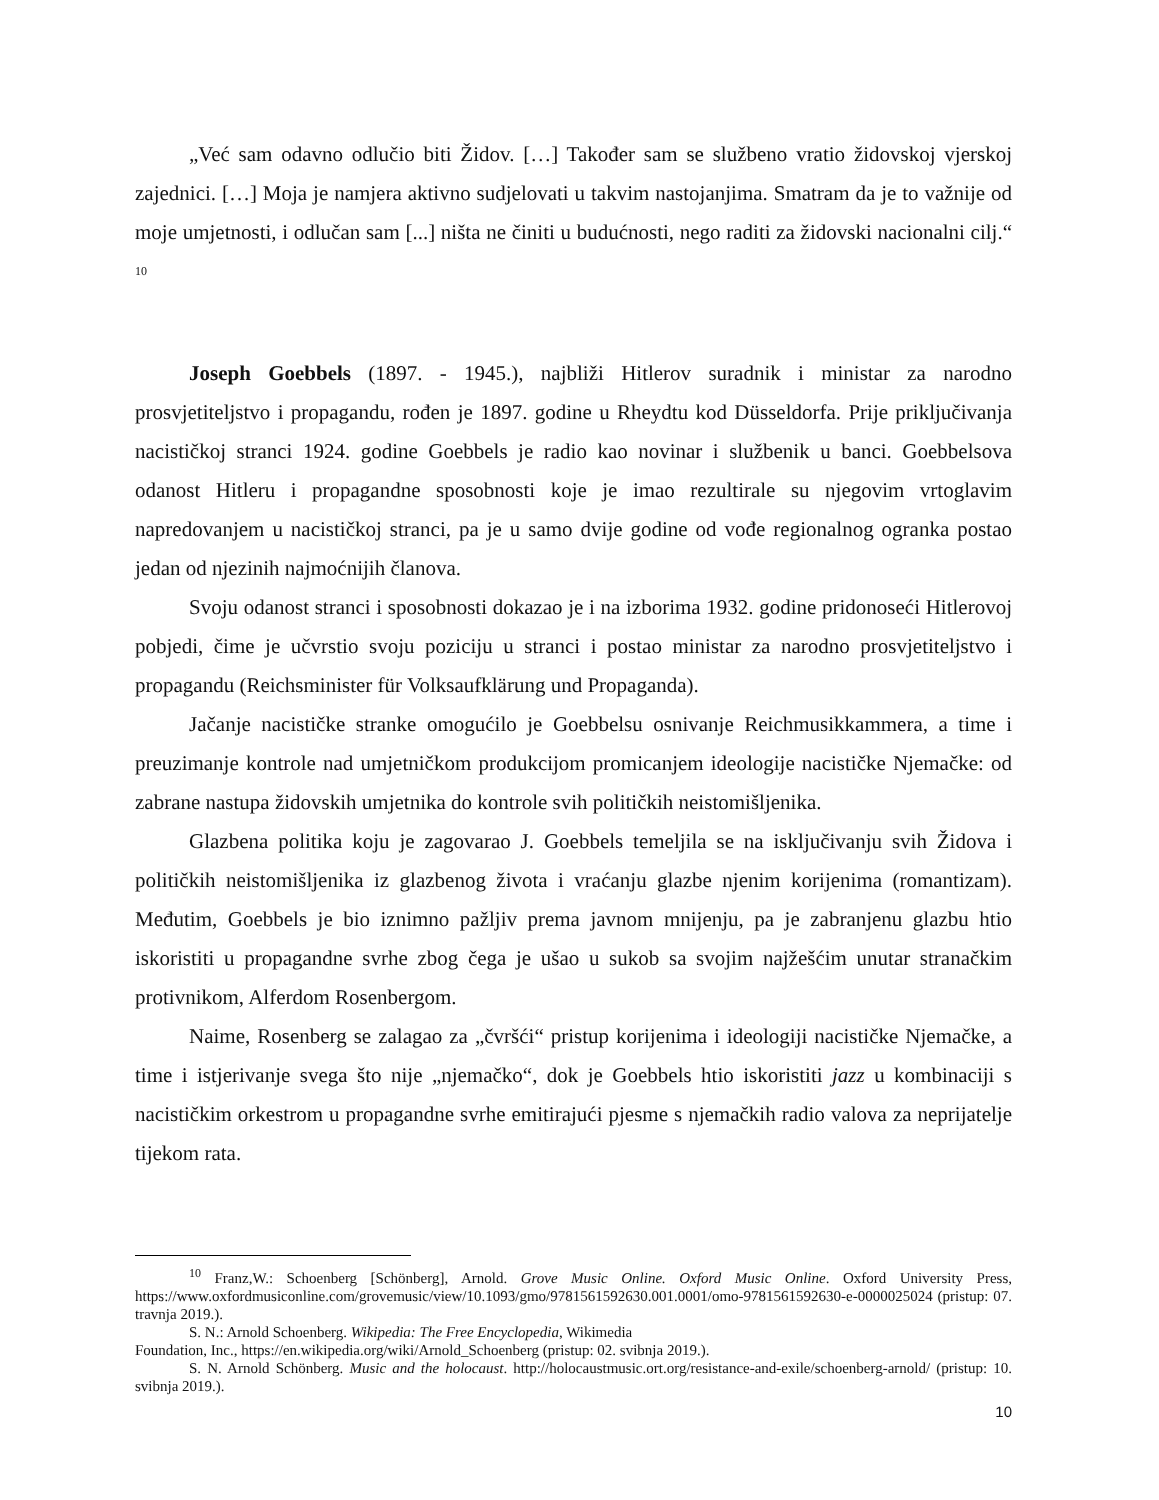„Već sam odavno odlučio biti Židov. […] Također sam se službeno vratio židovskoj vjerskoj zajednici. […] Moja je namjera aktivno sudjelovati u takvim nastojanjima. Smatram da je to važnije od moje umjetnosti, i odlučan sam [...] ništa ne činiti u budućnosti, nego raditi za židovski nacionalni cilj.“ <sup>10</sup>
Joseph Goebbels (1897. - 1945.), najbliži Hitlerov suradnik i ministar za narodno prosvjetiteljstvo i propagandu, rođen je 1897. godine u Rheydtu kod Düsseldorfa. Prije priključivanja nacističkoj stranci 1924. godine Goebbels je radio kao novinar i službenik u banci. Goebbelsova odanost Hitleru i propagandne sposobnosti koje je imao rezultirale su njegovim vrtoglavim napredovanjem u nacističkoj stranci, pa je u samo dvije godine od vođe regionalnog ogranka postao jedan od njezinih najmoćnijih članova.
Svoju odanost stranci i sposobnosti dokazao je i na izborima 1932. godine pridonoseći Hitlerovoj pobjedi, čime je učvrstio svoju poziciju u stranci i postao ministar za narodno prosvjetiteljstvo i propagandu (Reichsminister für Volksaufklärung und Propaganda).
Jačanje nacističke stranke omogućilo je Goebbelsu osnivanje Reichmusikkammera, a time i preuzimanje kontrole nad umjetničkom produkcijom promicanjem ideologije nacističke Njemačke: od zabrane nastupa židovskih umjetnika do kontrole svih političkih neistomišljenika.
Glazbena politika koju je zagovarao J. Goebbels temeljila se na isključivanju svih Židova i političkih neistomišljenika iz glazbenog života i vraćanju glazbe njenim korijenima (romantizam). Međutim, Goebbels je bio iznimno pažljiv prema javnom mnijenju, pa je zabranjenu glazbu htio iskoristiti u propagandne svrhe zbog čega je ušao u sukob sa svojim najžešćim unutar stranačkim protivnikom, Alferdom Rosenbergom.
Naime, Rosenberg se zalagao za „čvršći“ pristup korijenima i ideologiji nacističke Njemačke, a time i istjerivanje svega što nije „njemačko“, dok je Goebbels htio iskoristiti jazz u kombinaciji s nacističkim orkestrom u propagandne svrhe emitirajući pjesme s njemačkih radio valova za neprijatelje tijekom rata.
<sup>10</sup> Franz,W.: Schoenberg [Schönberg], Arnold. Grove Music Online. Oxford Music Online. Oxford University Press, https://www.oxfordmusiconline.com/grovemusic/view/10.1093/gmo/9781561592630.001.0001/omo-9781561592630-e-0000025024 (pristup: 07. travnja 2019.).
S. N.: Arnold Schoenberg. Wikipedia: The Free Encyclopedia, Wikimedia
Foundation, Inc., https://en.wikipedia.org/wiki/Arnold_Schoenberg (pristup: 02. svibnja 2019.).
S. N. Arnold Schönberg. Music and the holocaust. http://holocaustmusic.ort.org/resistance-and-exile/schoenberg-arnold/ (pristup: 10. svibnja 2019.).
10